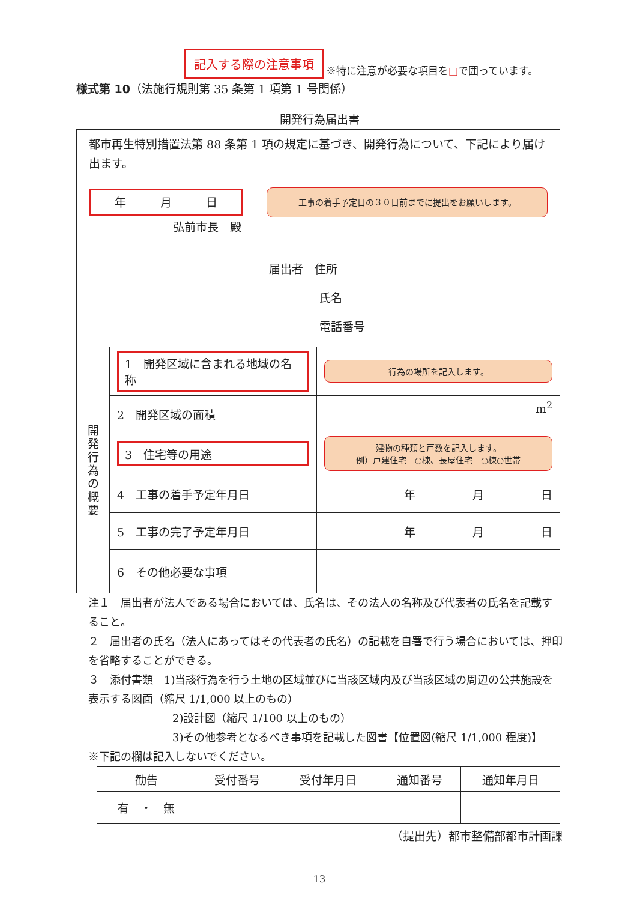記入する際の注意事項 ※特に注意が必要な項目を□で囲っています。
様式第 10（法施行規則第 35 条第 1 項第 1 号関係）
開発行為届出書
| 都市再生特別措置法第 88 条第 1 項の規定に基づき、開発行為について、下記により届け出ます。 年 月 日 工事の着手予定日の３０日前までに提出をお願いします。 弘前市長 殿 届出者 住所 氏名 電話番号 | | |
| 開 発 行 為 の 概 要 | 1 開発区域に含まれる地域の名称 | 行為の場所を記入します。 |
| | 2 開発区域の面積 | m<sup>2</sup> |
| | 3 住宅等の用途 | 建物の種類と戸数を記入します。 例）戸建住宅 ○棟、長屋住宅 ○棟○世帯 |
| | 4 工事の着手予定年月日 | 年 月 日 |
| | 5 工事の完了予定年月日 | 年 月 日 |
| | 6 その他必要な事項 | |
注１　届出者が法人である場合においては、氏名は、その法人の名称及び代表者の氏名を記載すること。
２　届出者の氏名（法人にあってはその代表者の氏名）の記載を自署で行う場合においては、押印を省略することができる。
３　添付書類　1)当該行為を行う土地の区域並びに当該区域内及び当該区域の周辺の公共施設を表示する図面（縮尺 1/1,000 以上のもの）
2)設計図（縮尺 1/100 以上のもの）
3)その他参考となるべき事項を記載した図書【位置図(縮尺 1/1,000 程度)】
※下記の欄は記入しないでください。
| 勧告 | 受付番号 | 受付年月日 | 通知番号 | 通知年月日 |
| 有 ・ 無 | | | | |
（提出先）都市整備部都市計画課
13